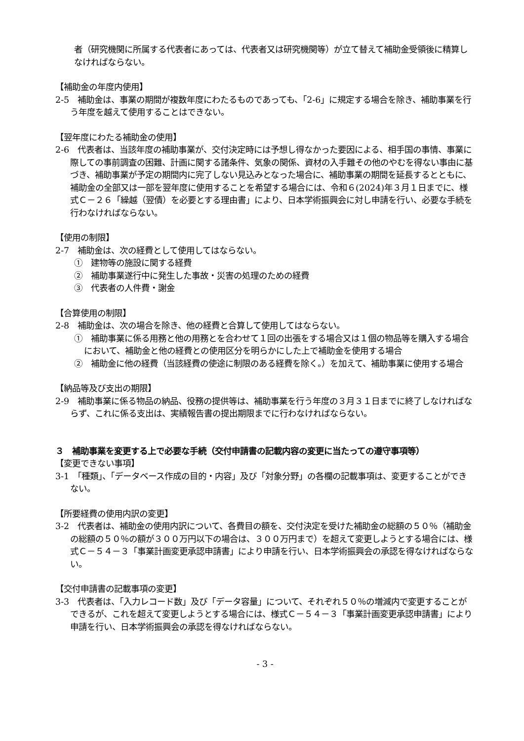者（研究機関に所属する代表者にあっては、代表者又は研究機関等）が立て替えて補助金受領後に精算しなければならない。
【補助金の年度内使用】
2-5　補助金は、事業の期間が複数年度にわたるものであっても、「2-6」に規定する場合を除き、補助事業を行う年度を越えて使用することはできない。
【翌年度にわたる補助金の使用】
2-6　代表者は、当該年度の補助事業が、交付決定時には予想し得なかった要因による、相手国の事情、事業に際しての事前調査の困難、計画に関する諸条件、気象の関係、資材の入手難その他のやむを得ない事由に基づき、補助事業が予定の期間内に完了しない見込みとなった場合に、補助事業の期間を延長するとともに、補助金の全部又は一部を翌年度に使用することを希望する場合には、令和６(2024)年３月１日までに、様式Ｃ－２６「繰越（翌債）を必要とする理由書」により、日本学術振興会に対し申請を行い、必要な手続を行わなければならない。
【使用の制限】
2-7　補助金は、次の経費として使用してはならない。
①　建物等の施設に関する経費
②　補助事業遂行中に発生した事故・災害の処理のための経費
③　代表者の人件費・謝金
【合算使用の制限】
2-8　補助金は、次の場合を除き、他の経費と合算して使用してはならない。
①　補助事業に係る用務と他の用務とを合わせて１回の出張をする場合又は１個の物品等を購入する場合において、補助金と他の経費との使用区分を明らかにした上で補助金を使用する場合
②　補助金に他の経費（当該経費の使途に制限のある経費を除く。）を加えて、補助事業に使用する場合
【納品等及び支出の期限】
2-9　補助事業に係る物品の納品、役務の提供等は、補助事業を行う年度の３月３１日までに終了しなければならず、これに係る支出は、実績報告書の提出期限までに行わなければならない。
３　補助事業を変更する上で必要な手続（交付申請書の記載内容の変更に当たっての遵守事項等）
【変更できない事項】
3-1　「種類」、「データベース作成の目的・内容」及び「対象分野」の各欄の記載事項は、変更することができない。
【所要経費の使用内訳の変更】
3-2　代表者は、補助金の使用内訳について、各費目の額を、交付決定を受けた補助金の総額の５０％（補助金の総額の５０％の額が３００万円以下の場合は、３００万円まで）を超えて変更しようとする場合には、様式Ｃ－５４－３「事業計画変更承認申請書」により申請を行い、日本学術振興会の承認を得なければならない。
【交付申請書の記載事項の変更】
3-3　代表者は、「入力レコード数」及び「データ容量」について、それぞれ５０％の増減内で変更することができるが、これを超えて変更しようとする場合には、様式Ｃ－５４－３「事業計画変更承認申請書」により申請を行い、日本学術振興会の承認を得なければならない。
- 3 -